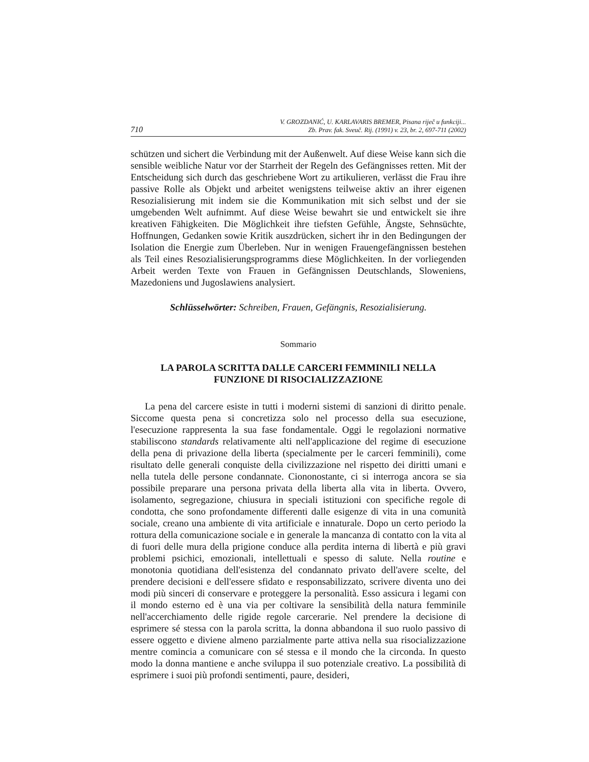710 V. GROZDANIĆ, U. KARLAVARIS BREMER, Pisana riječ u funkciji...
Zb. Prav. fak. Sveuč. Rij. (1991) v. 23, br. 2, 697-711 (2002)
schützen und sichert die Verbindung mit der Außenwelt. Auf diese Weise kann sich die sensible weibliche Natur vor der Starrheit der Regeln des Gefängnisses retten. Mit der Entscheidung sich durch das geschriebene Wort zu artikulieren, verlässt die Frau ihre passive Rolle als Objekt und arbeitet wenigstens teilweise aktiv an ihrer eigenen Resozialisierung mit indem sie die Kommunikation mit sich selbst und der sie umgebenden Welt aufnimmt. Auf diese Weise bewahrt sie und entwickelt sie ihre kreativen Fähigkeiten. Die Möglichkeit ihre tiefsten Gefühle, Ängste, Sehnsüchte, Hoffnungen, Gedanken sowie Kritik auszdrücken, sichert ihr in den Bedingungen der Isolation die Energie zum Überleben. Nur in wenigen Frauengefängnissen bestehen als Teil eines Resozialisierungsprogramms diese Möglichkeiten. In der vorliegenden Arbeit werden Texte von Frauen in Gefängnissen Deutschlands, Sloweniens, Mazedoniens und Jugoslawiens analysiert.
Schlüsselwörter: Schreiben, Frauen, Gefängnis, Resozialisierung.
Sommario
LA PAROLA SCRITTA DALLE CARCERI FEMMINILI NELLA
FUNZIONE DI RISOCIALIZZAZIONE
La pena del carcere esiste in tutti i moderni sistemi di sanzioni di diritto penale. Siccome questa pena si concretizza solo nel processo della sua esecuzione, l'esecuzione rappresenta la sua fase fondamentale. Oggi le regolazioni normative stabiliscono standards relativamente alti nell'applicazione del regime di esecuzione della pena di privazione della liberta (specialmente per le carceri femminili), come risultato delle generali conquiste della civilizzazione nel rispetto dei diritti umani e nella tutela delle persone condannate. Ciononostante, ci si interroga ancora se sia possibile preparare una persona privata della liberta alla vita in liberta. Ovvero, isolamento, segregazione, chiusura in speciali istituzioni con specifiche regole di condotta, che sono profondamente differenti dalle esigenze di vita in una comunità sociale, creano una ambiente di vita artificiale e innaturale. Dopo un certo periodo la rottura della comunicazione sociale e in generale la mancanza di contatto con la vita al di fuori delle mura della prigione conduce alla perdita interna di libertà e più gravi problemi psichici, emozionali, intellettuali e spesso di salute. Nella routine e monotonia quotidiana dell'esistenza del condannato privato dell'avere scelte, del prendere decisioni e dell'essere sfidato e responsabilizzato, scrivere diventa uno dei modi più sinceri di conservare e proteggere la personalità. Esso assicura i legami con il mondo esterno ed è una via per coltivare la sensibilità della natura femminile nell'accerchiamento delle rigide regole carcerarie. Nel prendere la decisione di esprimere sé stessa con la parola scritta, la donna abbandona il suo ruolo passivo di essere oggetto e diviene almeno parzialmente parte attiva nella sua risocializzazione mentre comincia a comunicare con sé stessa e il mondo che la circonda. In questo modo la donna mantiene e anche sviluppa il suo potenziale creativo. La possibilità di esprimere i suoi più profondi sentimenti, paure, desideri,